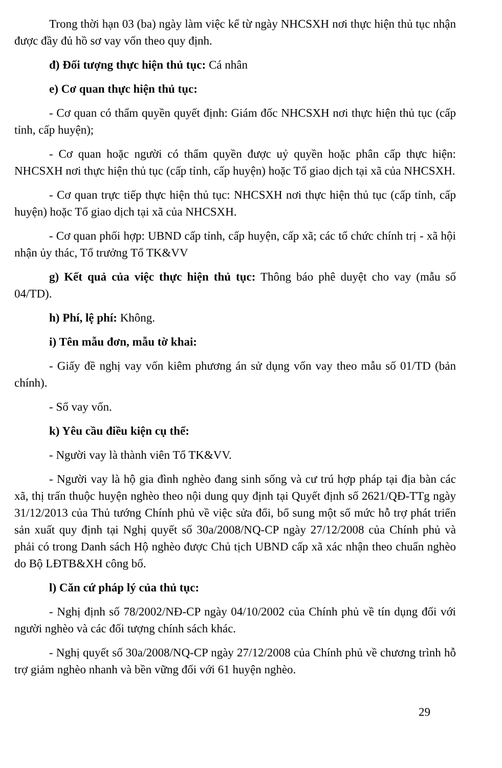Trong thời hạn 03 (ba) ngày làm việc kể từ ngày NHCSXH nơi thực hiện thủ tục nhận được đầy đủ hồ sơ vay vốn theo quy định.
đ) Đối tượng thực hiện thủ tục: Cá nhân
e) Cơ quan thực hiện thủ tục:
- Cơ quan có thẩm quyền quyết định: Giám đốc NHCSXH nơi thực hiện thủ tục (cấp tỉnh, cấp huyện);
- Cơ quan hoặc người có thẩm quyền được uỷ quyền hoặc phân cấp thực hiện: NHCSXH nơi thực hiện thủ tục (cấp tỉnh, cấp huyện) hoặc Tổ giao dịch tại xã của NHCSXH.
- Cơ quan trực tiếp thực hiện thủ tục: NHCSXH nơi thực hiện thủ tục (cấp tỉnh, cấp huyện) hoặc Tổ giao dịch tại xã của NHCSXH.
- Cơ quan phối hợp: UBND cấp tỉnh, cấp huyện, cấp xã; các tổ chức chính trị - xã hội nhận ủy thác, Tổ trưởng Tổ TK&VV
g) Kết quả của việc thực hiện thủ tục: Thông báo phê duyệt cho vay (mẫu số 04/TD).
h) Phí, lệ phí: Không.
i) Tên mẫu đơn, mẫu tờ khai:
- Giấy đề nghị vay vốn kiêm phương án sử dụng vốn vay theo mẫu số 01/TD (bản chính).
- Sổ vay vốn.
k) Yêu cầu điều kiện cụ thể:
- Người vay là thành viên Tổ TK&VV.
- Người vay là hộ gia đình nghèo đang sinh sống và cư trú hợp pháp tại địa bàn các xã, thị trấn thuộc huyện nghèo theo nội dung quy định tại Quyết định số 2621/QĐ-TTg ngày 31/12/2013 của Thủ tướng Chính phủ về việc sửa đổi, bổ sung một số mức hỗ trợ phát triển sản xuất quy định tại Nghị quyết số 30a/2008/NQ-CP ngày 27/12/2008 của Chính phủ và phải có trong Danh sách Hộ nghèo được Chủ tịch UBND cấp xã xác nhận theo chuẩn nghèo do Bộ LĐTB&XH công bố.
l) Căn cứ pháp lý của thủ tục:
- Nghị định số 78/2002/NĐ-CP ngày 04/10/2002 của Chính phủ về tín dụng đối với người nghèo và các đối tượng chính sách khác.
- Nghị quyết số 30a/2008/NQ-CP ngày 27/12/2008 của Chính phủ về chương trình hỗ trợ giảm nghèo nhanh và bền vững đối với 61 huyện nghèo.
29